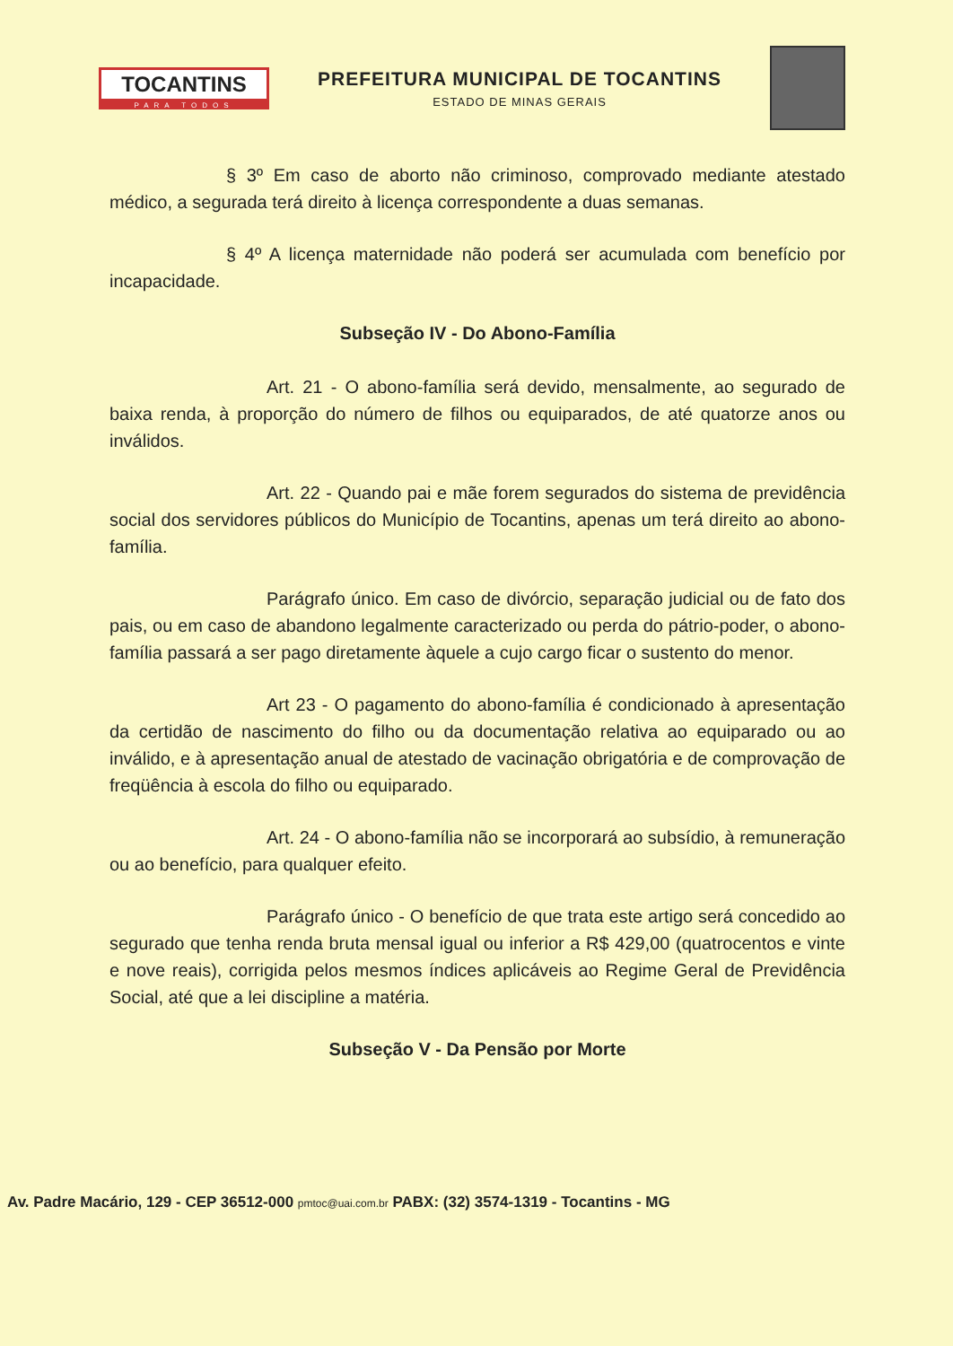TOCANTINS
PARA TODOS
PREFEITURA MUNICIPAL DE TOCANTINS
ESTADO DE MINAS GERAIS
§ 3º Em caso de aborto não criminoso, comprovado mediante atestado médico, a segurada terá direito à licença correspondente a duas semanas.
§ 4º A licença maternidade não poderá ser acumulada com benefício por incapacidade.
Subseção IV - Do Abono-Família
Art. 21 - O abono-família será devido, mensalmente, ao segurado de baixa renda, à proporção do número de filhos ou equiparados, de até quatorze anos ou inválidos.
Art. 22 - Quando pai e mãe forem segurados do sistema de previdência social dos servidores públicos do Município de Tocantins, apenas um terá direito ao abono-família.
Parágrafo único. Em caso de divórcio, separação judicial ou de fato dos pais, ou em caso de abandono legalmente caracterizado ou perda do pátrio-poder, o abono-família passará a ser pago diretamente àquele a cujo cargo ficar o sustento do menor.
Art 23 - O pagamento do abono-família é condicionado à apresentação da certidão de nascimento do filho ou da documentação relativa ao equiparado ou ao inválido, e à apresentação anual de atestado de vacinação obrigatória e de comprovação de freqüência à escola do filho ou equiparado.
Art. 24 - O abono-família não se incorporará ao subsídio, à remuneração ou ao benefício, para qualquer efeito.
Parágrafo único - O benefício de que trata este artigo será concedido ao segurado que tenha renda bruta mensal igual ou inferior a R$ 429,00 (quatrocentos e vinte e nove reais), corrigida pelos mesmos índices aplicáveis ao Regime Geral de Previdência Social, até que a lei discipline a matéria.
Subseção V - Da Pensão por Morte
Av. Padre Macário, 129 - CEP 36512-000 pmtoc@uai.com.br PABX: (32) 3574-1319 - Tocantins - MG